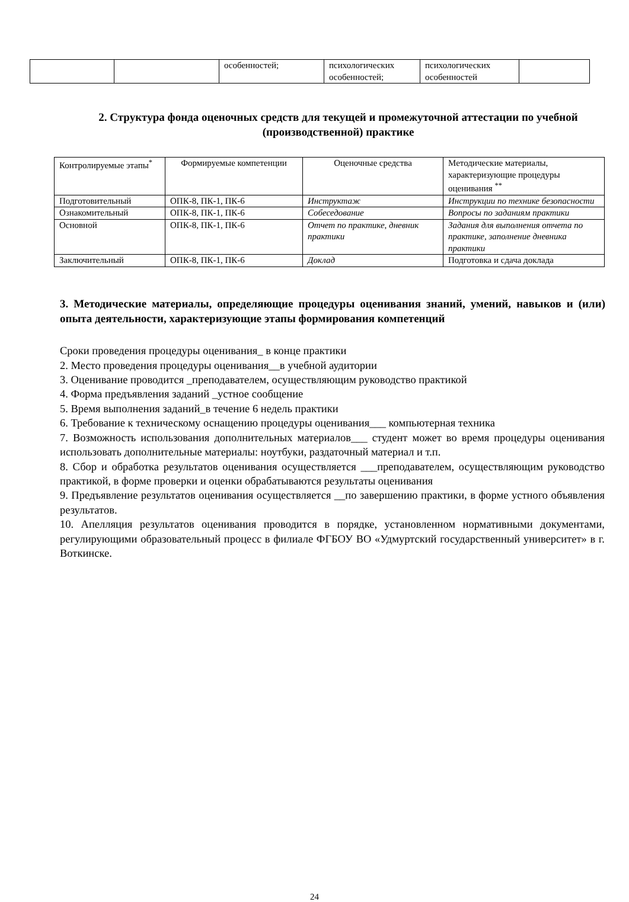| | | особенностей; | психологических особенностей; | психологических особенностей | |
2. Структура фонда оценочных средств для текущей и промежуточной аттестации по учебной (производственной) практике
| Контролируемые этапы<sup>*</sup> | Формируемые компетенции | Оценочные средства | Методические материалы, характеризующие процедуры оценивания <sup>**</sup> |
| --- | --- | --- | --- |
| Подготовительный | ОПК-8, ПК-1, ПК-6 | Инструктаж | Инструкции по технике безопасности |
| Ознакомительный | ОПК-8, ПК-1, ПК-6 | Собеседование | Вопросы по заданиям практики |
| Основной | ОПК-8, ПК-1, ПК-6 | Отчет по практике, дневник практики | Задания для выполнения отчета по практике, заполнение дневника практики |
| Заключительный | ОПК-8, ПК-1, ПК-6 | Доклад | Подготовка и сдача доклада |
3. Методические материалы, определяющие процедуры оценивания знаний, умений, навыков и (или) опыта деятельности, характеризующие этапы формирования компетенций
Сроки проведения процедуры оценивания_ в конце практики
2. Место проведения процедуры оценивания__в учебной аудитории
3. Оценивание проводится _преподавателем, осуществляющим руководство практикой
4. Форма предъявления заданий _устное сообщение
5. Время выполнения заданий_в течение 6 недель практики
6. Требование к техническому оснащению процедуры оценивания___ компьютерная техника
7. Возможность использования дополнительных материалов___ студент может во время процедуры оценивания использовать дополнительные материалы: ноутбуки, раздаточный материал и т.п.
8. Сбор и обработка результатов оценивания осуществляется ___преподавателем, осуществляющим руководство практикой, в форме проверки и оценки обрабатываются результаты оценивания
9. Предъявление результатов оценивания осуществляется __по завершению практики, в форме устного объявления результатов.
10. Апелляция результатов оценивания проводится в порядке, установленном нормативными документами, регулирующими образовательный процесс в филиале ФГБОУ ВО «Удмуртский государственный университет» в г. Воткинске.
24